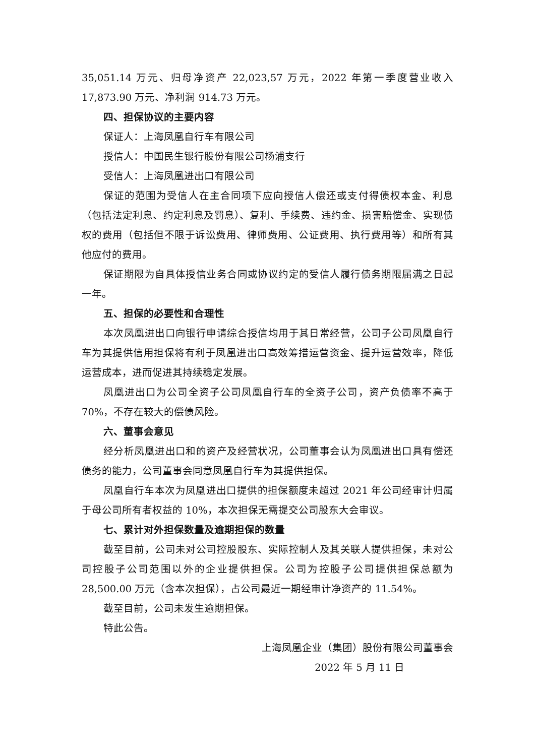35,051.14 万元、归母净资产 22,023,57 万元，2022 年第一季度营业收入 17,873.90 万元、净利润 914.73 万元。
四、担保协议的主要内容
保证人：上海凤凰自行车有限公司
授信人：中国民生银行股份有限公司杨浦支行
受信人：上海凤凰进出口有限公司
保证的范围为受信人在主合同项下应向授信人偿还或支付得债权本金、利息（包括法定利息、约定利息及罚息）、复利、手续费、违约金、损害赔偿金、实现债权的费用（包括但不限于诉讼费用、律师费用、公证费用、执行费用等）和所有其他应付的费用。
保证期限为自具体授信业务合同或协议约定的受信人履行债务期限届满之日起一年。
五、担保的必要性和合理性
本次凤凰进出口向银行申请综合授信均用于其日常经营，公司子公司凤凰自行车为其提供信用担保将有利于凤凰进出口高效筹措运营资金、提升运营效率，降低运营成本，进而促进其持续稳定发展。
凤凰进出口为公司全资子公司凤凰自行车的全资子公司，资产负债率不高于70%，不存在较大的偿债风险。
六、董事会意见
经分析凤凰进出口和的资产及经营状况，公司董事会认为凤凰进出口具有偿还债务的能力，公司董事会同意凤凰自行车为其提供担保。
凤凰自行车本次为凤凰进出口提供的担保额度未超过 2021 年公司经审计归属于母公司所有者权益的 10%，本次担保无需提交公司股东大会审议。
七、累计对外担保数量及逾期担保的数量
截至目前，公司未对公司控股股东、实际控制人及其关联人提供担保，未对公司控股子公司范围以外的企业提供担保。公司为控股子公司提供担保总额为 28,500.00 万元（含本次担保），占公司最近一期经审计净资产的 11.54%。
截至目前，公司未发生逾期担保。
特此公告。
上海凤凰企业（集团）股份有限公司董事会
2022 年 5 月 11 日